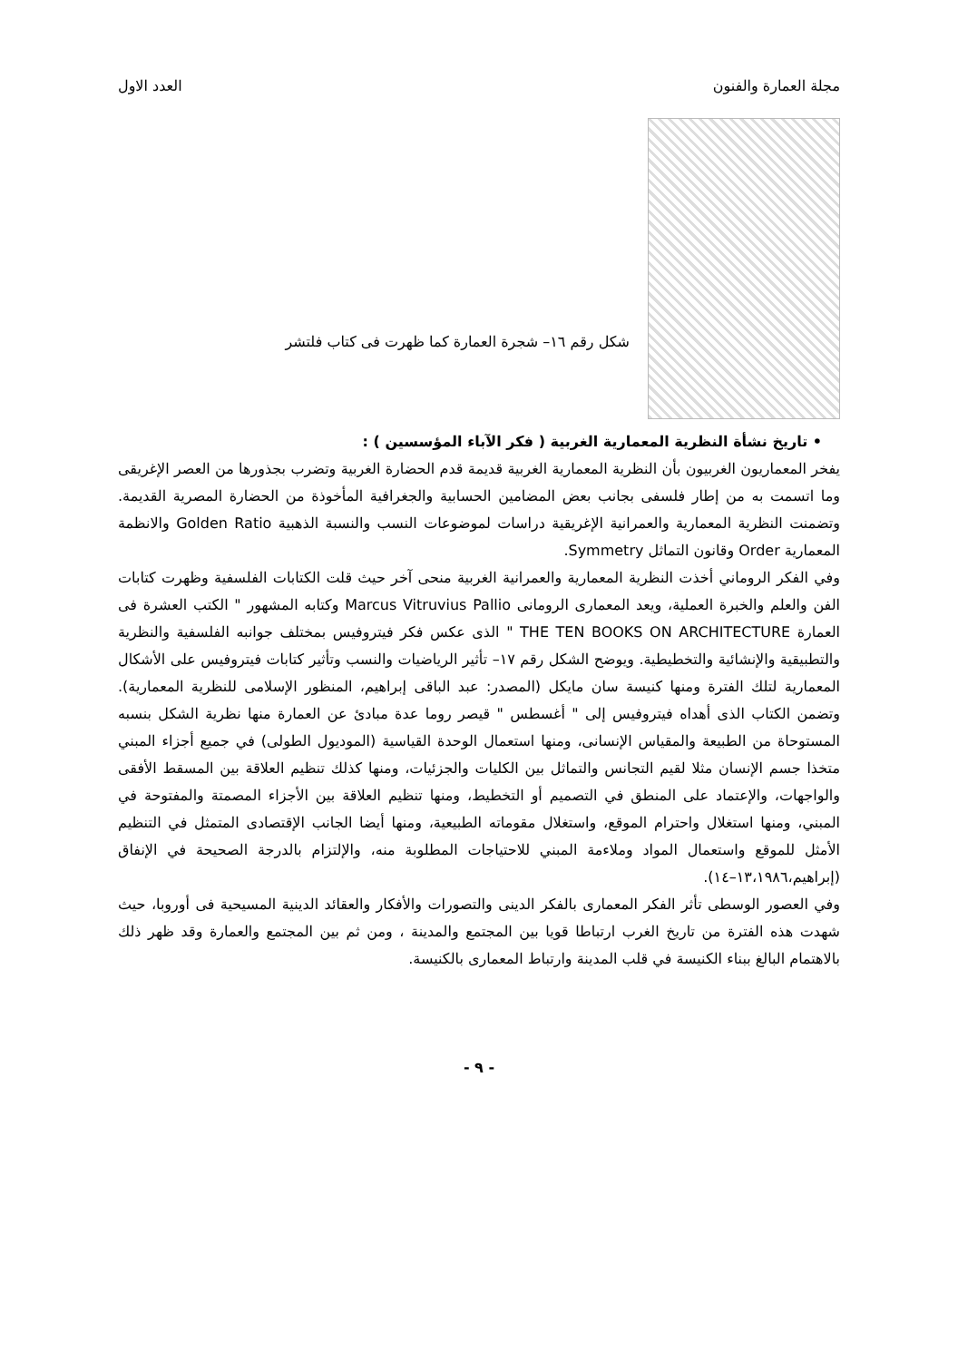مجلة العمارة والفنون العدد الاول
شكل رقم ١٦– شجرة العمارة كما ظهرت فى كتاب فلتشر
• تاريخ نشأة النظرية المعمارية الغربية ( فكر الآباء المؤسسين ) :
يفخر المعماريون الغربيون بأن النظرية المعمارية الغربية قديمة قدم الحضارة الغربية وتضرب بجذورها من العصر الإغريقى وما اتسمت به من إطار فلسفى بجانب بعض المضامين الحسابية والجغرافية المأخوذة من الحضارة المصرية القديمة. وتضمنت النظرية المعمارية والعمرانية الإغريقية دراسات لموضوعات النسب والنسبة الذهبية Golden Ratio والانظمة المعمارية Order وقانون التماثل Symmetry.
وفي الفكر الروماني أخذت النظرية المعمارية والعمرانية الغربية منحى آخر حيث قلت الكتابات الفلسفية وظهرت كتابات الفن والعلم والخبرة العملية، ويعد المعمارى الرومانى Marcus Vitruvius Pallio وكتابه المشهور " الكتب العشرة فى العمارة THE TEN BOOKS ON ARCHITECTURE " الذى عكس فكر فيتروفيس بمختلف جوانبه الفلسفية والنظرية والتطبيقية والإنشائية والتخطيطية. ويوضح الشكل رقم ١٧– تأثير الرياضيات والنسب وتأثير كتابات فيتروفيس على الأشكال المعمارية لتلك الفترة ومنها كنيسة سان مايكل (المصدر: عبد الباقى إبراهيم، المنظور الإسلامى للنظرية المعمارية). وتضمن الكتاب الذى أهداه فيتروفيس إلى " أغسطس " قيصر روما عدة مبادئ عن العمارة منها نظرية الشكل بنسبه المستوحاة من الطبيعة والمقياس الإنسانى، ومنها استعمال الوحدة القياسية (الموديول الطولى) في جميع أجزاء المبني متخذا جسم الإنسان مثلا لقيم التجانس والتماثل بين الكليات والجزئيات، ومنها كذلك تنظيم العلاقة بين المسقط الأفقى والواجهات، والإعتماد على المنطق في التصميم أو التخطيط، ومنها تنظيم العلاقة بين الأجزاء المصمتة والمفتوحة في المبني، ومنها استغلال واحترام الموقع، واستغلال مقوماته الطبيعية، ومنها أيضا الجانب الإقتصادى المتمثل في التنظيم الأمثل للموقع واستعمال المواد وملاءمة المبني للاحتياجات المطلوبة منه، والإلتزام بالدرجة الصحيحة في الإنفاق (إبراهيم،١٣،١٩٨٦–١٤).
وفي العصور الوسطى تأثر الفكر المعمارى بالفكر الدينى والتصورات والأفكار والعقائد الدينية المسيحية فى أوروبا، حيث شهدت هذه الفترة من تاريخ الغرب ارتباطا قويا بين المجتمع والمدينة ، ومن ثم بين المجتمع والعمارة وقد ظهر ذلك بالاهتمام البالغ ببناء الكنيسة في قلب المدينة وارتباط المعمارى بالكنيسة.
- ٩ -